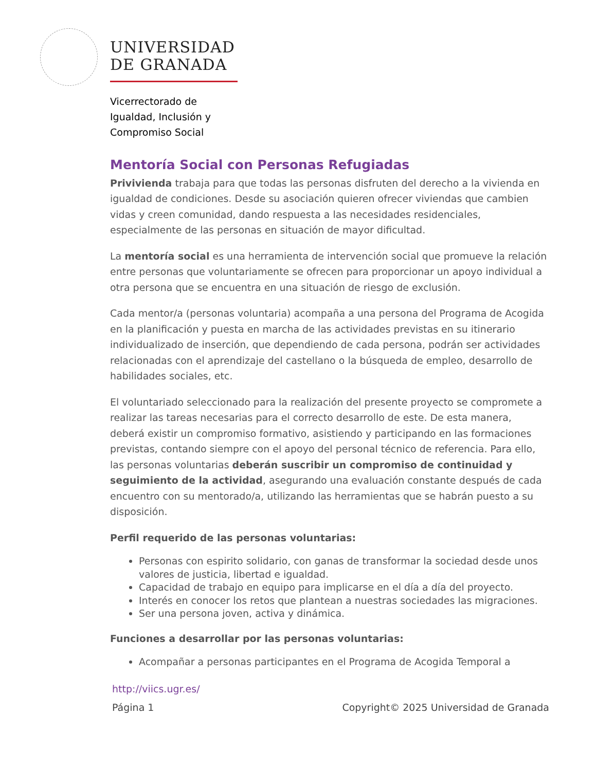UNIVERSIDAD
DE GRANADA
Vicerrectorado de
Igualdad, Inclusión y
Compromiso Social
Mentoría Social con Personas Refugiadas
Privivienda trabaja para que todas las personas disfruten del derecho a la vivienda en igualdad de condiciones. Desde su asociación quieren ofrecer viviendas que cambien vidas y creen comunidad, dando respuesta a las necesidades residenciales, especialmente de las personas en situación de mayor dificultad.
La mentoría social es una herramienta de intervención social que promueve la relación entre personas que voluntariamente se ofrecen para proporcionar un apoyo individual a otra persona que se encuentra en una situación de riesgo de exclusión.
Cada mentor/a (personas voluntaria) acompaña a una persona del Programa de Acogida en la planificación y puesta en marcha de las actividades previstas en su itinerario individualizado de inserción, que dependiendo de cada persona, podrán ser actividades relacionadas con el aprendizaje del castellano o la búsqueda de empleo, desarrollo de habilidades sociales, etc.
El voluntariado seleccionado para la realización del presente proyecto se compromete a realizar las tareas necesarias para el correcto desarrollo de este. De esta manera, deberá existir un compromiso formativo, asistiendo y participando en las formaciones previstas, contando siempre con el apoyo del personal técnico de referencia. Para ello, las personas voluntarias deberán suscribir un compromiso de continuidad y seguimiento de la actividad, asegurando una evaluación constante después de cada encuentro con su mentorado/a, utilizando las herramientas que se habrán puesto a su disposición.
Perfil requerido de las personas voluntarias:
Personas con espirito solidario, con ganas de transformar la sociedad desde unos valores de justicia, libertad e igualdad.
Capacidad de trabajo en equipo para implicarse en el día a día del proyecto.
Interés en conocer los retos que plantean a nuestras sociedades las migraciones.
Ser una persona joven, activa y dinámica.
Funciones a desarrollar por las personas voluntarias:
Acompañar a personas participantes en el Programa de Acogida Temporal a
http://viics.ugr.es/
Página 1 Copyright© 2025 Universidad de Granada